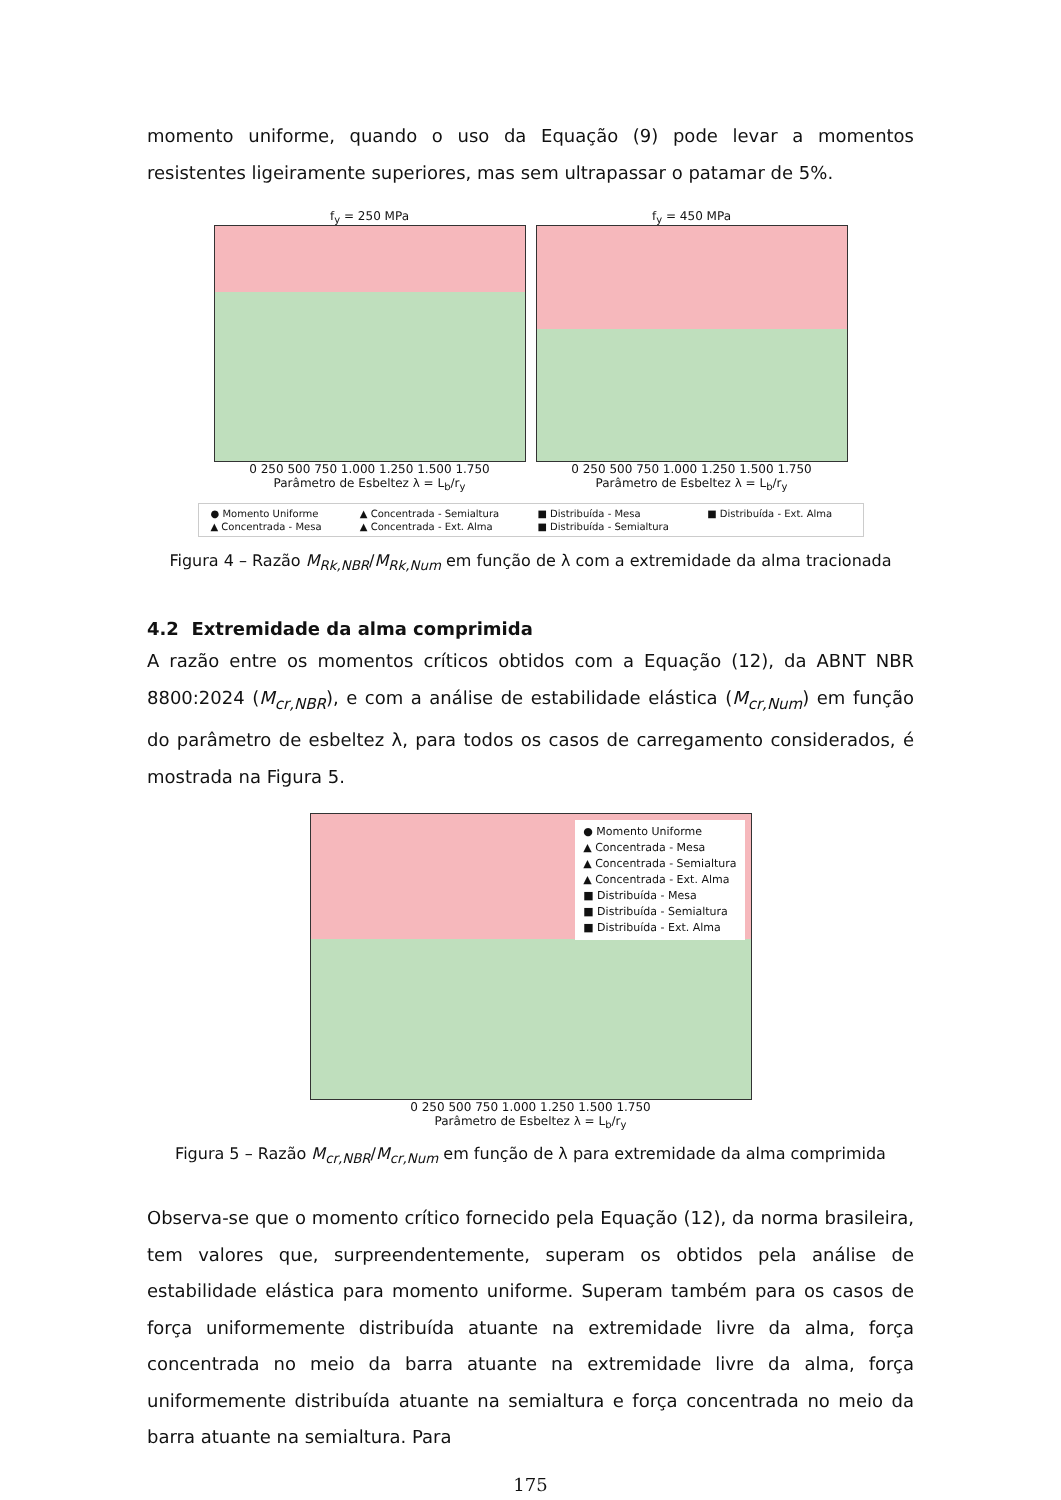momento uniforme, quando o uso da Equação (9) pode levar a momentos resistentes ligeiramente superiores, mas sem ultrapassar o patamar de 5%.
f<sub>y</sub> = 250 MPa
0 250 500 750 1.000 1.250 1.500 1.750
Parâmetro de Esbeltez λ = L<sub>b</sub>/r<sub>y</sub>
f<sub>y</sub> = 450 MPa
0 250 500 750 1.000 1.250 1.500 1.750
Parâmetro de Esbeltez λ = L<sub>b</sub>/r<sub>y</sub>
● Momento Uniforme ▲ Concentrada - Semialtura ■ Distribuída - Mesa ■ Distribuída - Ext. Alma ▲ Concentrada - Mesa ▲ Concentrada - Ext. Alma ■ Distribuída - Semialtura
Figura 4 – Razão M<sub>Rk,NBR</sub>/M<sub>Rk,Num</sub> em função de λ com a extremidade da alma tracionada
4.2 Extremidade da alma comprimida
A razão entre os momentos críticos obtidos com a Equação (12), da ABNT NBR 8800:2024 (M<sub>cr,NBR</sub>), e com a análise de estabilidade elástica (M<sub>cr,Num</sub>) em função do parâmetro de esbeltez λ, para todos os casos de carregamento considerados, é mostrada na Figura 5.
● Momento Uniforme
▲ Concentrada - Mesa
▲ Concentrada - Semialtura
▲ Concentrada - Ext. Alma
■ Distribuída - Mesa
■ Distribuída - Semialtura
■ Distribuída - Ext. Alma
0 250 500 750 1.000 1.250 1.500 1.750
Parâmetro de Esbeltez λ = L<sub>b</sub>/r<sub>y</sub>
Figura 5 – Razão M<sub>cr,NBR</sub>/M<sub>cr,Num</sub> em função de λ para extremidade da alma comprimida
Observa-se que o momento crítico fornecido pela Equação (12), da norma brasileira, tem valores que, surpreendentemente, superam os obtidos pela análise de estabilidade elástica para momento uniforme. Superam também para os casos de força uniformemente distribuída atuante na extremidade livre da alma, força concentrada no meio da barra atuante na extremidade livre da alma, força uniformemente distribuída atuante na semialtura e força concentrada no meio da barra atuante na semialtura. Para
175